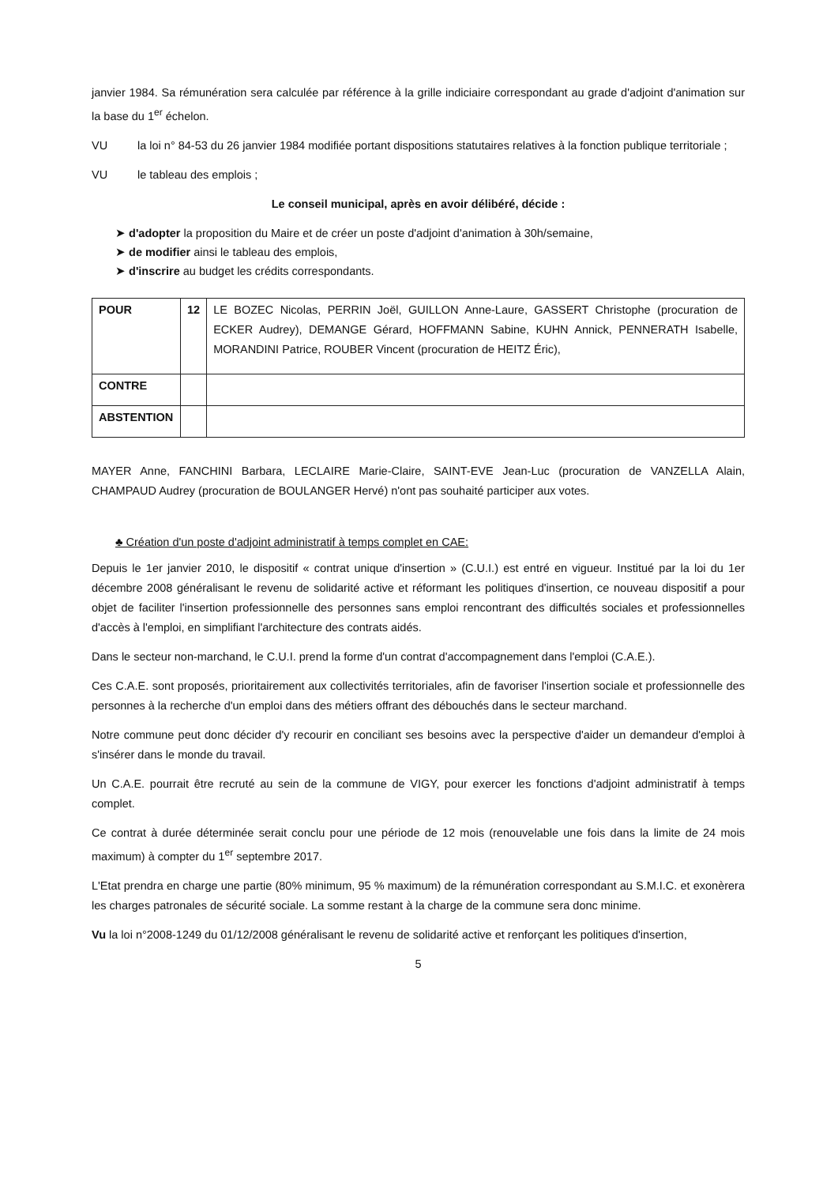janvier 1984. Sa rémunération sera calculée par référence à la grille indiciaire correspondant au grade d'adjoint d'animation sur la base du 1<sup>er</sup> échelon.
VU la loi n° 84-53 du 26 janvier 1984 modifiée portant dispositions statutaires relatives à la fonction publique territoriale ;
VU le tableau des emplois ;
Le conseil municipal, après en avoir délibéré, décide :
➤ d'adopter la proposition du Maire et de créer un poste d'adjoint d'animation à 30h/semaine,
➤ de modifier ainsi le tableau des emplois,
➤ d'inscrire au budget les crédits correspondants.
| POUR | 12 | LE BOZEC Nicolas, PERRIN Joël, GUILLON Anne-Laure, GASSERT Christophe (procuration de ECKER Audrey), DEMANGE Gérard, HOFFMANN Sabine, KUHN Annick, PENNERATH Isabelle, MORANDINI Patrice, ROUBER Vincent (procuration de HEITZ Éric), |
| CONTRE | | |
| ABSTENTION | | |
MAYER Anne, FANCHINI Barbara, LECLAIRE Marie-Claire, SAINT-EVE Jean-Luc (procuration de VANZELLA Alain, CHAMPAUD Audrey (procuration de BOULANGER Hervé) n'ont pas souhaité participer aux votes.
♣ Création d'un poste d'adjoint administratif à temps complet en CAE:
Depuis le 1er janvier 2010, le dispositif « contrat unique d'insertion » (C.U.I.) est entré en vigueur. Institué par la loi du 1er décembre 2008 généralisant le revenu de solidarité active et réformant les politiques d'insertion, ce nouveau dispositif a pour objet de faciliter l'insertion professionnelle des personnes sans emploi rencontrant des difficultés sociales et professionnelles d'accès à l'emploi, en simplifiant l'architecture des contrats aidés.
Dans le secteur non-marchand, le C.U.I. prend la forme d'un contrat d'accompagnement dans l'emploi (C.A.E.).
Ces C.A.E. sont proposés, prioritairement aux collectivités territoriales, afin de favoriser l'insertion sociale et professionnelle des personnes à la recherche d'un emploi dans des métiers offrant des débouchés dans le secteur marchand.
Notre commune peut donc décider d'y recourir en conciliant ses besoins avec la perspective d'aider un demandeur d'emploi à s'insérer dans le monde du travail.
Un C.A.E. pourrait être recruté au sein de la commune de VIGY, pour exercer les fonctions d'adjoint administratif à temps complet.
Ce contrat à durée déterminée serait conclu pour une période de 12 mois (renouvelable une fois dans la limite de 24 mois maximum) à compter du 1<sup>er</sup> septembre 2017.
L'Etat prendra en charge une partie (80% minimum, 95 % maximum) de la rémunération correspondant au S.M.I.C. et exonèrera les charges patronales de sécurité sociale. La somme restant à la charge de la commune sera donc minime.
Vu la loi n°2008-1249 du 01/12/2008 généralisant le revenu de solidarité active et renforçant les politiques d'insertion,
5